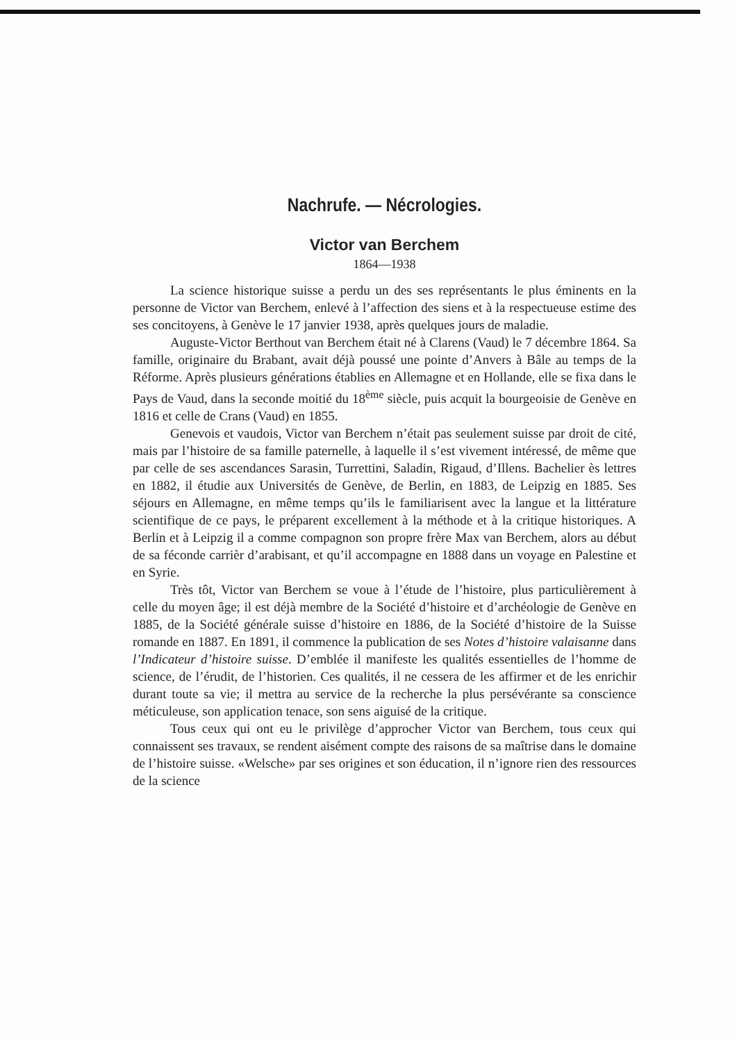Nachrufe. — Nécrologies.
Victor van Berchem
1864—1938
La science historique suisse a perdu un des ses représentants le plus éminents en la personne de Victor van Berchem, enlevé à l’affection des siens et à la respectueuse estime des ses concitoyens, à Genève le 17 janvier 1938, après quelques jours de maladie.
Auguste-Victor Berthout van Berchem était né à Clarens (Vaud) le 7 décembre 1864. Sa famille, originaire du Brabant, avait déjà poussé une pointe d’Anvers à Bâle au temps de la Réforme. Après plusieurs générations établies en Allemagne et en Hollande, elle se fixa dans le Pays de Vaud, dans la seconde moitié du 18<sup>ème</sup> siècle, puis acquit la bourgeoisie de Genève en 1816 et celle de Crans (Vaud) en 1855.
Genevois et vaudois, Victor van Berchem n’était pas seulement suisse par droit de cité, mais par l’histoire de sa famille paternelle, à laquelle il s’est vivement intéressé, de même que par celle de ses ascendances Sarasin, Turrettini, Saladin, Rigaud, d’Illens. Bachelier ès lettres en 1882, il étudie aux Universités de Genève, de Berlin, en 1883, de Leipzig en 1885. Ses séjours en Allemagne, en même temps qu’ils le familiarisent avec la langue et la littérature scientifique de ce pays, le préparent excellement à la méthode et à la critique historiques. A Berlin et à Leipzig il a comme compagnon son propre frère Max van Berchem, alors au début de sa féconde carrièr d’arabisant, et qu’il accompagne en 1888 dans un voyage en Palestine et en Syrie.
Très tôt, Victor van Berchem se voue à l’étude de l’histoire, plus particulièrement à celle du moyen âge; il est déjà membre de la Société d’histoire et d’archéologie de Genève en 1885, de la Société générale suisse d’histoire en 1886, de la Société d’histoire de la Suisse romande en 1887. En 1891, il commence la publication de ses Notes d’histoire valaisanne dans l’Indicateur d’histoire suisse. D’emblée il manifeste les qualités essentielles de l’homme de science, de l’érudit, de l’historien. Ces qualités, il ne cessera de les affirmer et de les enrichir durant toute sa vie; il mettra au service de la recherche la plus persévérante sa conscience méticuleuse, son application tenace, son sens aiguisé de la critique.
Tous ceux qui ont eu le privilège d’approcher Victor van Berchem, tous ceux qui connaissent ses travaux, se rendent aisément compte des raisons de sa maîtrise dans le domaine de l’histoire suisse. «Welsche» par ses origines et son éducation, il n’ignore rien des ressources de la science